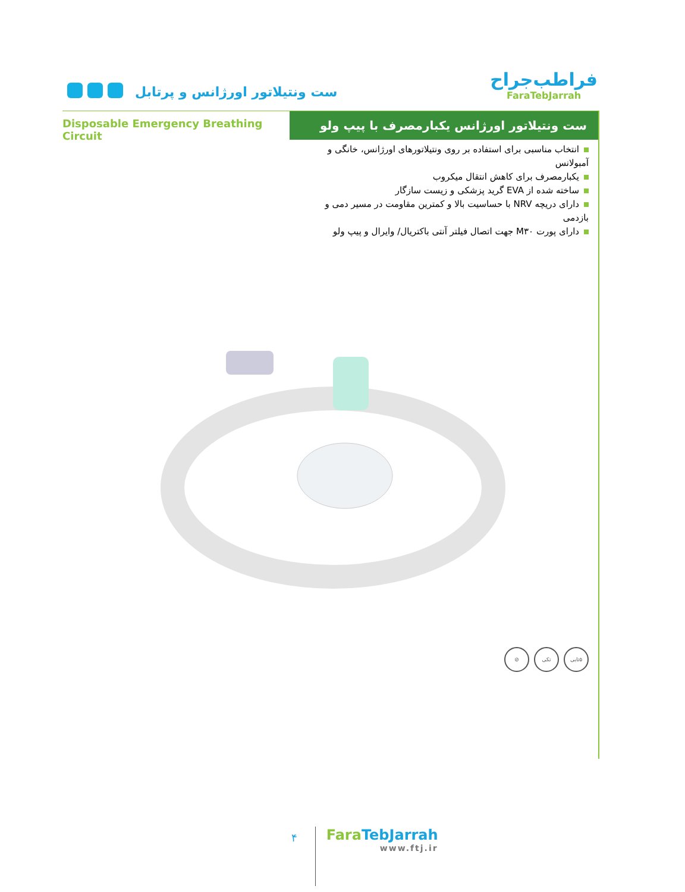ست ونتیلاتور اورژانس و پرتابل
فراطب‌جراح
FaraTebJarrah
Disposable Emergency Breathing Circuit
ست ونتیلاتور اورژانس یکبارمصرف با پیپ ولو
انتخاب مناسبی برای استفاده بر روی ونتیلاتورهای اورژانس، خانگی و آمبولانس
یکبارمصرف برای کاهش انتقال میکروب
ساخته شده از EVA گرید پزشکی و زیست سازگار
دارای دریچه NRV با حساسیت بالا و کمترین مقاومت در مسیر دمی و بازدمی
دارای پورت M۳۰ جهت اتصال فیلتر آنتی باکتریال/ وایرال و پیپ ولو
۵تایی تکی ⊘
۴
FaraTeb Jarrah
www.ftj.ir